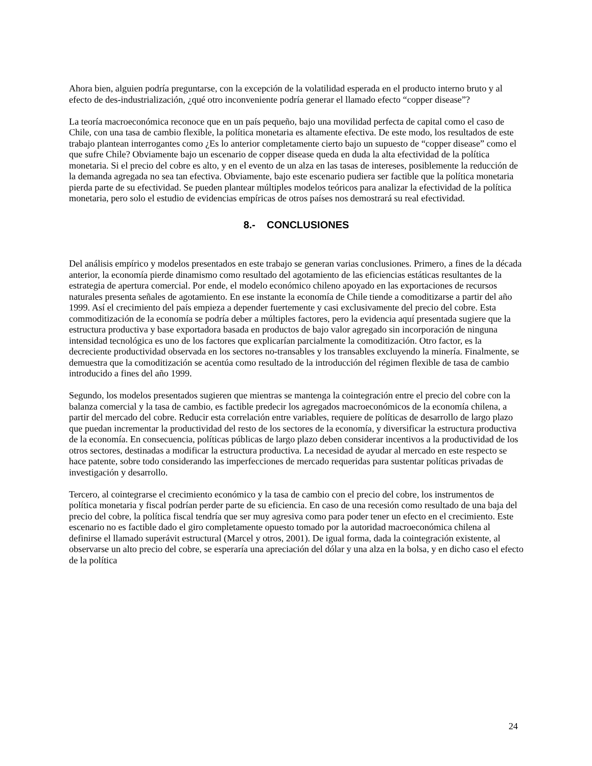Ahora bien, alguien podría preguntarse, con la excepción de la volatilidad esperada en el producto interno bruto y al efecto de des-industrialización, ¿qué otro inconveniente podría generar el llamado efecto “copper disease”?
La teoría macroeconómica reconoce que en un país pequeño, bajo una movilidad perfecta de capital como el caso de Chile, con una tasa de cambio flexible, la política monetaria es altamente efectiva. De este modo, los resultados de este trabajo plantean interrogantes como ¿Es lo anterior completamente cierto bajo un supuesto de “copper disease” como el que sufre Chile? Obviamente bajo un escenario de copper disease queda en duda la alta efectividad de la política monetaria. Si el precio del cobre es alto, y en el evento de un alza en las tasas de intereses, posiblemente la reducción de la demanda agregada no sea tan efectiva. Obviamente, bajo este escenario pudiera ser factible que la política monetaria pierda parte de su efectividad. Se pueden plantear múltiples modelos teóricos para analizar la efectividad de la política monetaria, pero solo el estudio de evidencias empíricas de otros países nos demostrará su real efectividad.
8.- CONCLUSIONES
Del análisis empírico y modelos presentados en este trabajo se generan varias conclusiones. Primero, a fines de la década anterior, la economía pierde dinamismo como resultado del agotamiento de las eficiencias estáticas resultantes de la estrategia de apertura comercial. Por ende, el modelo económico chileno apoyado en las exportaciones de recursos naturales presenta señales de agotamiento. En ese instante la economía de Chile tiende a comoditizarse a partir del año 1999. Así el crecimiento del país empieza a depender fuertemente y casi exclusivamente del precio del cobre. Esta commoditización de la economía se podría deber a múltiples factores, pero la evidencia aquí presentada sugiere que la estructura productiva y base exportadora basada en productos de bajo valor agregado sin incorporación de ninguna intensidad tecnológica es uno de los factores que explicarían parcialmente la comoditización. Otro factor, es la decreciente productividad observada en los sectores no-transables y los transables excluyendo la minería. Finalmente, se demuestra que la comoditización se acentúa como resultado de la introducción del régimen flexible de tasa de cambio introducido a fines del año 1999.
Segundo, los modelos presentados sugieren que mientras se mantenga la cointegración entre el precio del cobre con la balanza comercial y la tasa de cambio, es factible predecir los agregados macroeconómicos de la economía chilena, a partir del mercado del cobre. Reducir esta correlación entre variables, requiere de políticas de desarrollo de largo plazo que puedan incrementar la productividad del resto de los sectores de la economía, y diversificar la estructura productiva de la economía. En consecuencia, políticas públicas de largo plazo deben considerar incentivos a la productividad de los otros sectores, destinadas a modificar la estructura productiva. La necesidad de ayudar al mercado en este respecto se hace patente, sobre todo considerando las imperfecciones de mercado requeridas para sustentar políticas privadas de investigación y desarrollo.
Tercero, al cointegrarse el crecimiento económico y la tasa de cambio con el precio del cobre, los instrumentos de política monetaria y fiscal podrían perder parte de su eficiencia. En caso de una recesión como resultado de una baja del precio del cobre, la política fiscal tendría que ser muy agresiva como para poder tener un efecto en el crecimiento. Este escenario no es factible dado el giro completamente opuesto tomado por la autoridad macroeconómica chilena al definirse el llamado superávit estructural (Marcel y otros, 2001). De igual forma, dada la cointegración existente, al observarse un alto precio del cobre, se esperaría una apreciación del dólar y una alza en la bolsa, y en dicho caso el efecto de la política
24